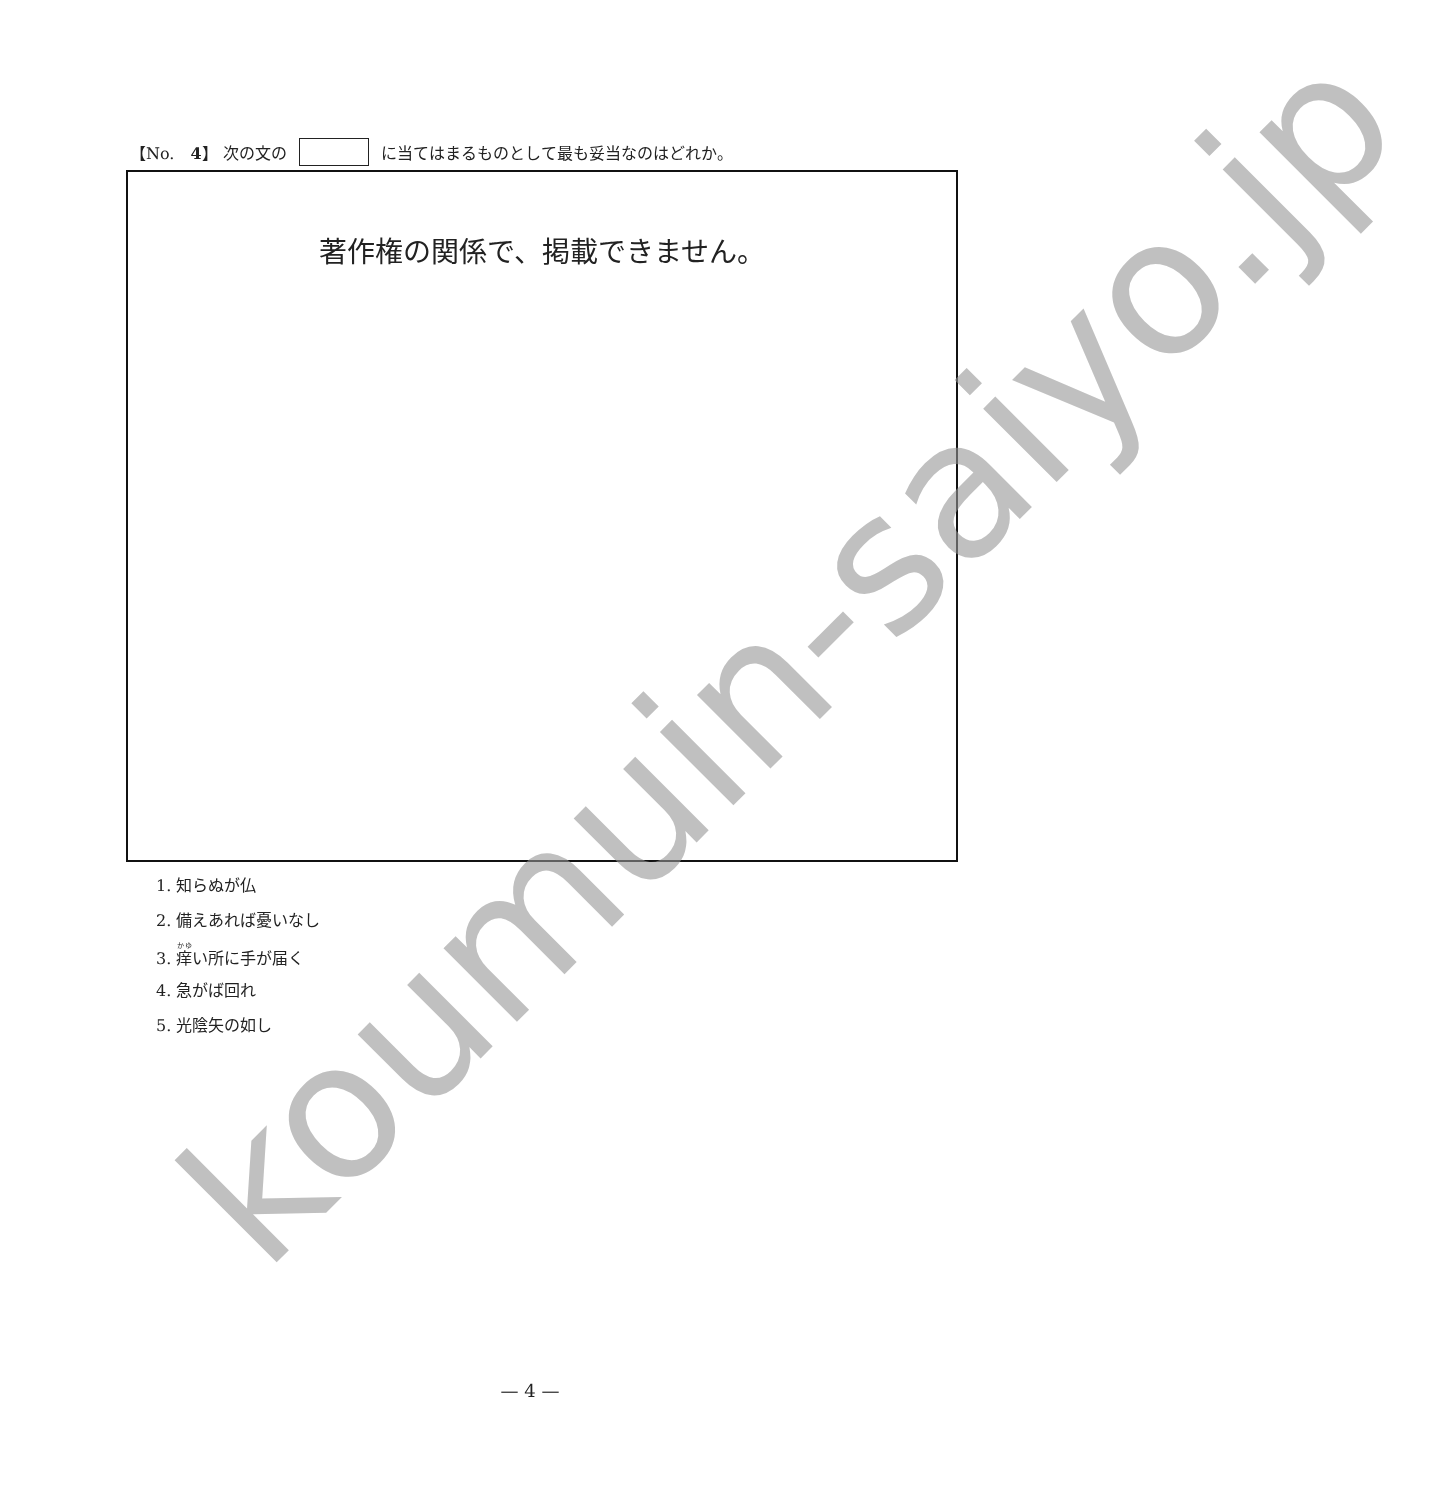【No.　4】 次の文の に当てはまるものとして最も妥当なのはどれか。
著作権の関係で、掲載できません。
1. 知らぬが仏
2. 備えあれば憂いなし
3. 痒い所に手が届く
4. 急がば回れ
5. 光陰矢の如し
koumuin-saiyo.jp
— 4 —